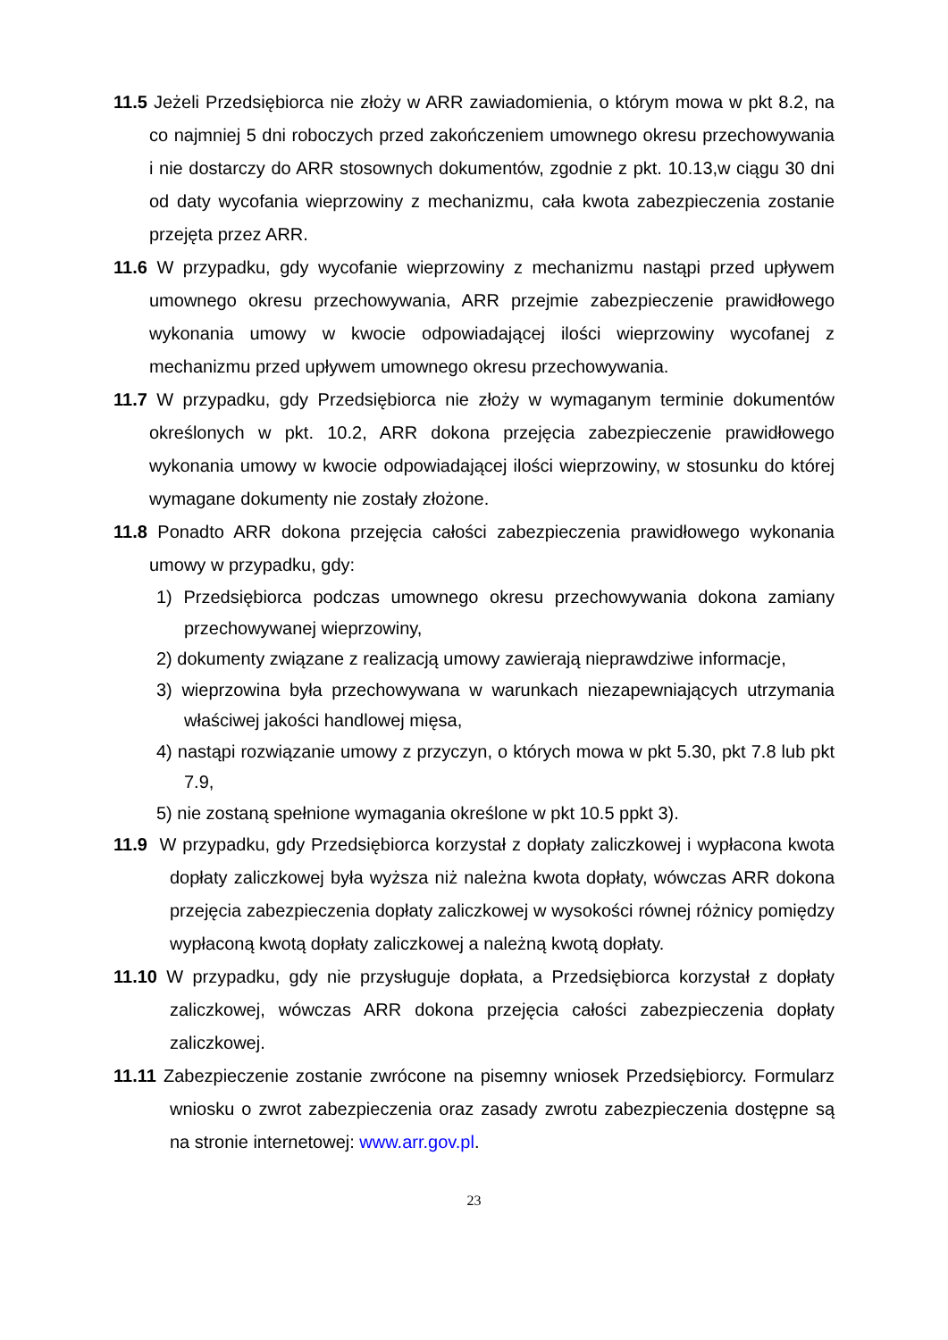11.5 Jeżeli Przedsiębiorca nie złoży w ARR zawiadomienia, o którym mowa w pkt 8.2, na co najmniej 5 dni roboczych przed zakończeniem umownego okresu przechowywania i nie dostarczy do ARR stosownych dokumentów, zgodnie z pkt. 10.13,w ciągu 30 dni od daty wycofania wieprzowiny z mechanizmu, cała kwota zabezpieczenia zostanie przejęta przez ARR.
11.6 W przypadku, gdy wycofanie wieprzowiny z mechanizmu nastąpi przed upływem umownego okresu przechowywania, ARR przejmie zabezpieczenie prawidłowego wykonania umowy w kwocie odpowiadającej ilości wieprzowiny wycofanej z mechanizmu przed upływem umownego okresu przechowywania.
11.7 W przypadku, gdy Przedsiębiorca nie złoży w wymaganym terminie dokumentów określonych w pkt. 10.2, ARR dokona przejęcia zabezpieczenie prawidłowego wykonania umowy w kwocie odpowiadającej ilości wieprzowiny, w stosunku do której wymagane dokumenty nie zostały złożone.
11.8 Ponadto ARR dokona przejęcia całości zabezpieczenia prawidłowego wykonania umowy w przypadku, gdy:
1) Przedsiębiorca podczas umownego okresu przechowywania dokona zamiany przechowywanej wieprzowiny,
2) dokumenty związane z realizacją umowy zawierają nieprawdziwe informacje,
3) wieprzowina była przechowywana w warunkach niezapewniających utrzymania właściwej jakości handlowej mięsa,
4) nastąpi rozwiązanie umowy z przyczyn, o których mowa w pkt 5.30, pkt 7.8 lub pkt 7.9,
5) nie zostaną spełnione wymagania określone w pkt 10.5 ppkt 3).
11.9 W przypadku, gdy Przedsiębiorca korzystał z dopłaty zaliczkowej i wypłacona kwota dopłaty zaliczkowej była wyższa niż należna kwota dopłaty, wówczas ARR dokona przejęcia zabezpieczenia dopłaty zaliczkowej w wysokości równej różnicy pomiędzy wypłaconą kwotą dopłaty zaliczkowej a należną kwotą dopłaty.
11.10 W przypadku, gdy nie przysługuje dopłata, a Przedsiębiorca korzystał z dopłaty zaliczkowej, wówczas ARR dokona przejęcia całości zabezpieczenia dopłaty zaliczkowej.
11.11 Zabezpieczenie zostanie zwrócone na pisemny wniosek Przedsiębiorcy. Formularz wniosku o zwrot zabezpieczenia oraz zasady zwrotu zabezpieczenia dostępne są na stronie internetowej: www.arr.gov.pl.
23